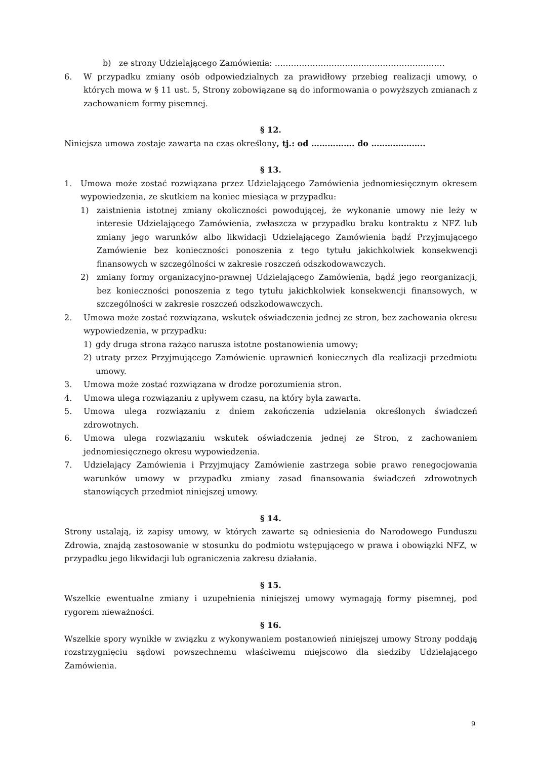b) ze strony Udzielającego Zamówienia: ………………………………………………………
6. W przypadku zmiany osób odpowiedzialnych za prawidłowy przebieg realizacji umowy, o których mowa w § 11 ust. 5, Strony zobowiązane są do informowania o powyższych zmianach z zachowaniem formy pisemnej.
§ 12.
Niniejsza umowa zostaje zawarta na czas określony, tj.: od ……………. do ………………..
§ 13.
1. Umowa może zostać rozwiązana przez Udzielającego Zamówienia jednomiesięcznym okresem wypowiedzenia, ze skutkiem na koniec miesiąca w przypadku:
1) zaistnienia istotnej zmiany okoliczności powodującej, że wykonanie umowy nie leży w interesie Udzielającego Zamówienia, zwłaszcza w przypadku braku kontraktu z NFZ lub zmiany jego warunków albo likwidacji Udzielającego Zamówienia bądź Przyjmującego Zamówienie bez konieczności ponoszenia z tego tytułu jakichkolwiek konsekwencji finansowych w szczególności w zakresie roszczeń odszkodowawczych.
2) zmiany formy organizacyjno-prawnej Udzielającego Zamówienia, bądź jego reorganizacji, bez konieczności ponoszenia z tego tytułu jakichkolwiek konsekwencji finansowych, w szczególności w zakresie roszczeń odszkodowawczych.
2. Umowa może zostać rozwiązana, wskutek oświadczenia jednej ze stron, bez zachowania okresu wypowiedzenia, w przypadku:
1) gdy druga strona rażąco narusza istotne postanowienia umowy;
2) utraty przez Przyjmującego Zamówienie uprawnień koniecznych dla realizacji przedmiotu umowy.
3. Umowa może zostać rozwiązana w drodze porozumienia stron.
4. Umowa ulega rozwiązaniu z upływem czasu, na który była zawarta.
5. Umowa ulega rozwiązaniu z dniem zakończenia udzielania określonych świadczeń zdrowotnych.
6. Umowa ulega rozwiązaniu wskutek oświadczenia jednej ze Stron, z zachowaniem jednomiesięcznego okresu wypowiedzenia.
7. Udzielający Zamówienia i Przyjmujący Zamówienie zastrzega sobie prawo renegocjowania warunków umowy w przypadku zmiany zasad finansowania świadczeń zdrowotnych stanowiących przedmiot niniejszej umowy.
§ 14.
Strony ustalają, iż zapisy umowy, w których zawarte są odniesienia do Narodowego Funduszu Zdrowia, znajdą zastosowanie w stosunku do podmiotu wstępującego w prawa i obowiązki NFZ, w przypadku jego likwidacji lub ograniczenia zakresu działania.
§ 15.
Wszelkie ewentualne zmiany i uzupełnienia niniejszej umowy wymagają formy pisemnej, pod rygorem nieważności.
§ 16.
Wszelkie spory wynikłe w związku z wykonywaniem postanowień niniejszej umowy Strony poddają rozstrzygnięciu sądowi powszechnemu właściwemu miejscowo dla siedziby Udzielającego Zamówienia.
9